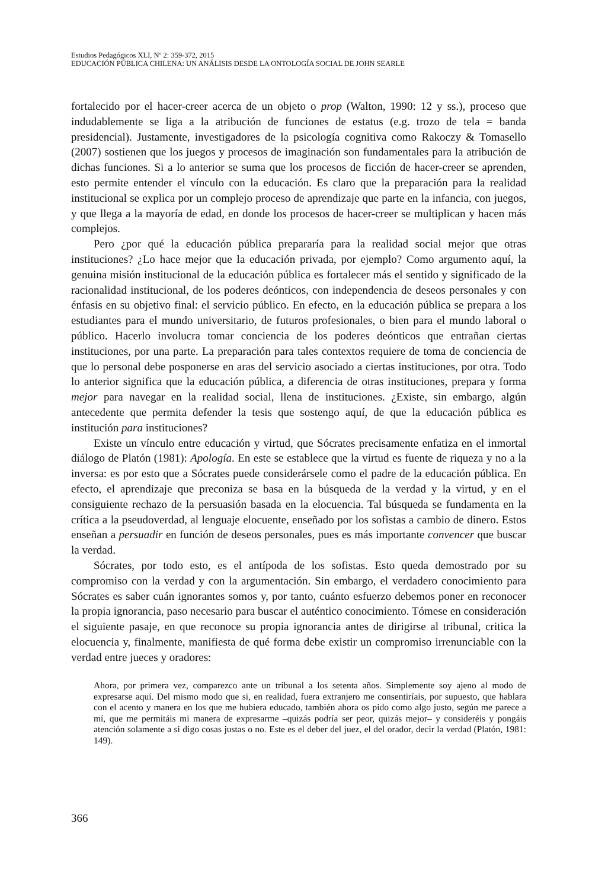Estudios Pedagógicos XLI, Nº 2: 359-372, 2015
EDUCACIÓN PÚBLICA CHILENA: UN ANÁLISIS DESDE LA ONTOLOGÍA SOCIAL DE JOHN SEARLE
fortalecido por el hacer-creer acerca de un objeto o prop (Walton, 1990: 12 y ss.), proceso que indudablemente se liga a la atribución de funciones de estatus (e.g. trozo de tela = banda presidencial). Justamente, investigadores de la psicología cognitiva como Rakoczy & Tomasello (2007) sostienen que los juegos y procesos de imaginación son fundamentales para la atribución de dichas funciones. Si a lo anterior se suma que los procesos de ficción de hacer-creer se aprenden, esto permite entender el vínculo con la educación. Es claro que la preparación para la realidad institucional se explica por un complejo proceso de aprendizaje que parte en la infancia, con juegos, y que llega a la mayoría de edad, en donde los procesos de hacer-creer se multiplican y hacen más complejos.
Pero ¿por qué la educación pública prepararía para la realidad social mejor que otras instituciones? ¿Lo hace mejor que la educación privada, por ejemplo? Como argumento aquí, la genuina misión institucional de la educación pública es fortalecer más el sentido y significado de la racionalidad institucional, de los poderes deónticos, con independencia de deseos personales y con énfasis en su objetivo final: el servicio público. En efecto, en la educación pública se prepara a los estudiantes para el mundo universitario, de futuros profesionales, o bien para el mundo laboral o público. Hacerlo involucra tomar conciencia de los poderes deónticos que entrañan ciertas instituciones, por una parte. La preparación para tales contextos requiere de toma de conciencia de que lo personal debe posponerse en aras del servicio asociado a ciertas instituciones, por otra. Todo lo anterior significa que la educación pública, a diferencia de otras instituciones, prepara y forma mejor para navegar en la realidad social, llena de instituciones. ¿Existe, sin embargo, algún antecedente que permita defender la tesis que sostengo aquí, de que la educación pública es institución para instituciones?
Existe un vínculo entre educación y virtud, que Sócrates precisamente enfatiza en el inmortal diálogo de Platón (1981): Apología. En este se establece que la virtud es fuente de riqueza y no a la inversa: es por esto que a Sócrates puede considerársele como el padre de la educación pública. En efecto, el aprendizaje que preconiza se basa en la búsqueda de la verdad y la virtud, y en el consiguiente rechazo de la persuasión basada en la elocuencia. Tal búsqueda se fundamenta en la crítica a la pseudoverdad, al lenguaje elocuente, enseñado por los sofistas a cambio de dinero. Estos enseñan a persuadir en función de deseos personales, pues es más importante convencer que buscar la verdad.
Sócrates, por todo esto, es el antípoda de los sofistas. Esto queda demostrado por su compromiso con la verdad y con la argumentación. Sin embargo, el verdadero conocimiento para Sócrates es saber cuán ignorantes somos y, por tanto, cuánto esfuerzo debemos poner en reconocer la propia ignorancia, paso necesario para buscar el auténtico conocimiento. Tómese en consideración el siguiente pasaje, en que reconoce su propia ignorancia antes de dirigirse al tribunal, critica la elocuencia y, finalmente, manifiesta de qué forma debe existir un compromiso irrenunciable con la verdad entre jueces y oradores:
Ahora, por primera vez, comparezco ante un tribunal a los setenta años. Simplemente soy ajeno al modo de expresarse aquí. Del mismo modo que si, en realidad, fuera extranjero me consentiríais, por supuesto, que hablara con el acento y manera en los que me hubiera educado, también ahora os pido como algo justo, según me parece a mí, que me permitáis mi manera de expresarme –quizás podría ser peor, quizás mejor– y consideréis y pongáis atención solamente a si digo cosas justas o no. Este es el deber del juez, el del orador, decir la verdad (Platón, 1981: 149).
366